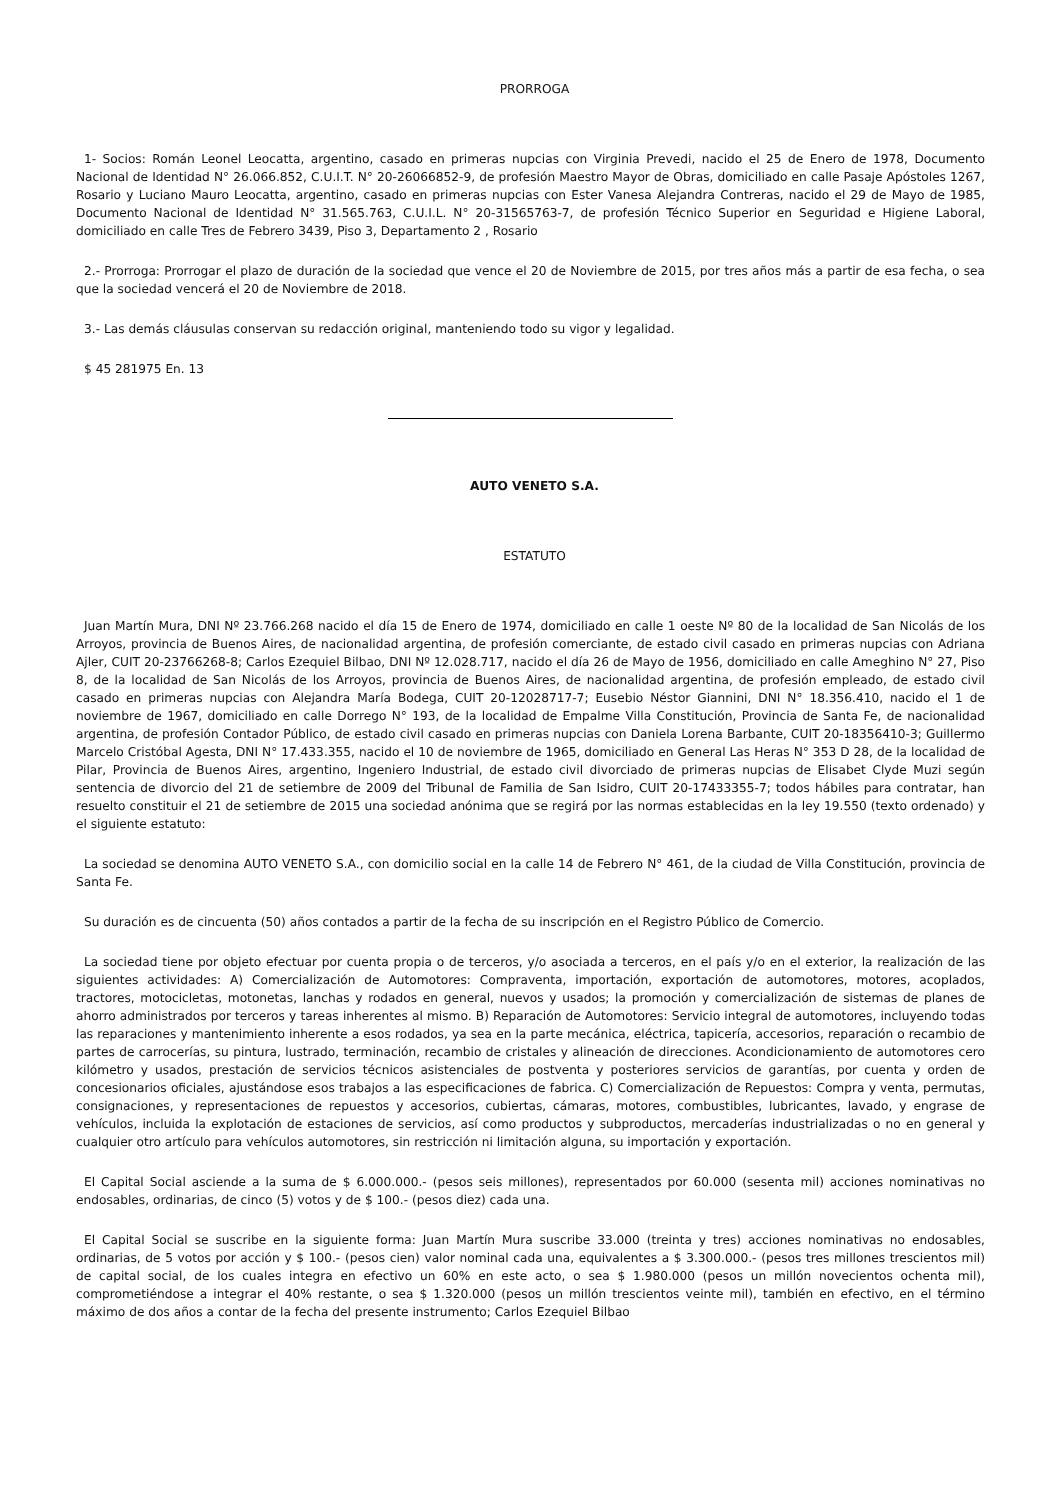PRORROGA
1- Socios: Román Leonel Leocatta, argentino, casado en primeras nupcias con Virginia Prevedi, nacido el 25 de Enero de 1978, Documento Nacional de Identidad N° 26.066.852, C.U.I.T. N° 20-26066852-9, de profesión Maestro Mayor de Obras, domiciliado en calle Pasaje Apóstoles 1267, Rosario y Luciano Mauro Leocatta, argentino, casado en primeras nupcias con Ester Vanesa Alejandra Contreras, nacido el 29 de Mayo de 1985, Documento Nacional de Identidad N° 31.565.763, C.U.I.L. N° 20-31565763-7, de profesión Técnico Superior en Seguridad e Higiene Laboral, domiciliado en calle Tres de Febrero 3439, Piso 3, Departamento 2 , Rosario
2.- Prorroga: Prorrogar el plazo de duración de la sociedad que vence el 20 de Noviembre de 2015, por tres años más a partir de esa fecha, o sea que la sociedad vencerá el 20 de Noviembre de 2018.
3.- Las demás cláusulas conservan su redacción original, manteniendo todo su vigor y legalidad.
$ 45 281975 En. 13
AUTO VENETO S.A.
ESTATUTO
Juan Martín Mura, DNI Nº 23.766.268 nacido el día 15 de Enero de 1974, domiciliado en calle 1 oeste Nº 80 de la localidad de San Nicolás de los Arroyos, provincia de Buenos Aires, de nacionalidad argentina, de profesión comerciante, de estado civil casado en primeras nupcias con Adriana Ajler, CUIT 20-23766268-8; Carlos Ezequiel Bilbao, DNI Nº 12.028.717, nacido el día 26 de Mayo de 1956, domiciliado en calle Ameghino N° 27, Piso 8, de la localidad de San Nicolás de los Arroyos, provincia de Buenos Aires, de nacionalidad argentina, de profesión empleado, de estado civil casado en primeras nupcias con Alejandra María Bodega, CUIT 20-12028717-7; Eusebio Néstor Giannini, DNI N° 18.356.410, nacido el 1 de noviembre de 1967, domiciliado en calle Dorrego N° 193, de la localidad de Empalme Villa Constitución, Provincia de Santa Fe, de nacionalidad argentina, de profesión Contador Público, de estado civil casado en primeras nupcias con Daniela Lorena Barbante, CUIT 20-18356410-3; Guillermo Marcelo Cristóbal Agesta, DNI N° 17.433.355, nacido el 10 de noviembre de 1965, domiciliado en General Las Heras N° 353 D 28, de la localidad de Pilar, Provincia de Buenos Aires, argentino, Ingeniero Industrial, de estado civil divorciado de primeras nupcias de Elisabet Clyde Muzi según sentencia de divorcio del 21 de setiembre de 2009 del Tribunal de Familia de San Isidro, CUIT 20-17433355-7; todos hábiles para contratar, han resuelto constituir el 21 de setiembre de 2015 una sociedad anónima que se regirá por las normas establecidas en la ley 19.550 (texto ordenado) y el siguiente estatuto:
La sociedad se denomina AUTO VENETO S.A., con domicilio social en la calle 14 de Febrero N° 461, de la ciudad de Villa Constitución, provincia de Santa Fe.
Su duración es de cincuenta (50) años contados a partir de la fecha de su inscripción en el Registro Público de Comercio.
La sociedad tiene por objeto efectuar por cuenta propia o de terceros, y/o asociada a terceros, en el país y/o en el exterior, la realización de las siguientes actividades: A) Comercialización de Automotores: Compraventa, importación, exportación de automotores, motores, acoplados, tractores, motocicletas, motonetas, lanchas y rodados en general, nuevos y usados; la promoción y comercialización de sistemas de planes de ahorro administrados por terceros y tareas inherentes al mismo. B) Reparación de Automotores: Servicio integral de automotores, incluyendo todas las reparaciones y mantenimiento inherente a esos rodados, ya sea en la parte mecánica, eléctrica, tapicería, accesorios, reparación o recambio de partes de carrocerías, su pintura, lustrado, terminación, recambio de cristales y alineación de direcciones. Acondicionamiento de automotores cero kilómetro y usados, prestación de servicios técnicos asistenciales de postventa y posteriores servicios de garantías, por cuenta y orden de concesionarios oficiales, ajustándose esos trabajos a las especificaciones de fabrica. C) Comercialización de Repuestos: Compra y venta, permutas, consignaciones, y representaciones de repuestos y accesorios, cubiertas, cámaras, motores, combustibles, lubricantes, lavado, y engrase de vehículos, incluida la explotación de estaciones de servicios, así como productos y subproductos, mercaderías industrializadas o no en general y cualquier otro artículo para vehículos automotores, sin restricción ni limitación alguna, su importación y exportación.
El Capital Social asciende a la suma de $ 6.000.000.- (pesos seis millones), representados por 60.000 (sesenta mil) acciones nominativas no endosables, ordinarias, de cinco (5) votos y de $ 100.- (pesos diez) cada una.
El Capital Social se suscribe en la siguiente forma: Juan Martín Mura suscribe 33.000 (treinta y tres) acciones nominativas no endosables, ordinarias, de 5 votos por acción y $ 100.- (pesos cien) valor nominal cada una, equivalentes a $ 3.300.000.- (pesos tres millones trescientos mil) de capital social, de los cuales integra en efectivo un 60% en este acto, o sea $ 1.980.000 (pesos un millón novecientos ochenta mil), comprometiéndose a integrar el 40% restante, o sea $ 1.320.000 (pesos un millón trescientos veinte mil), también en efectivo, en el término máximo de dos años a contar de la fecha del presente instrumento; Carlos Ezequiel Bilbao